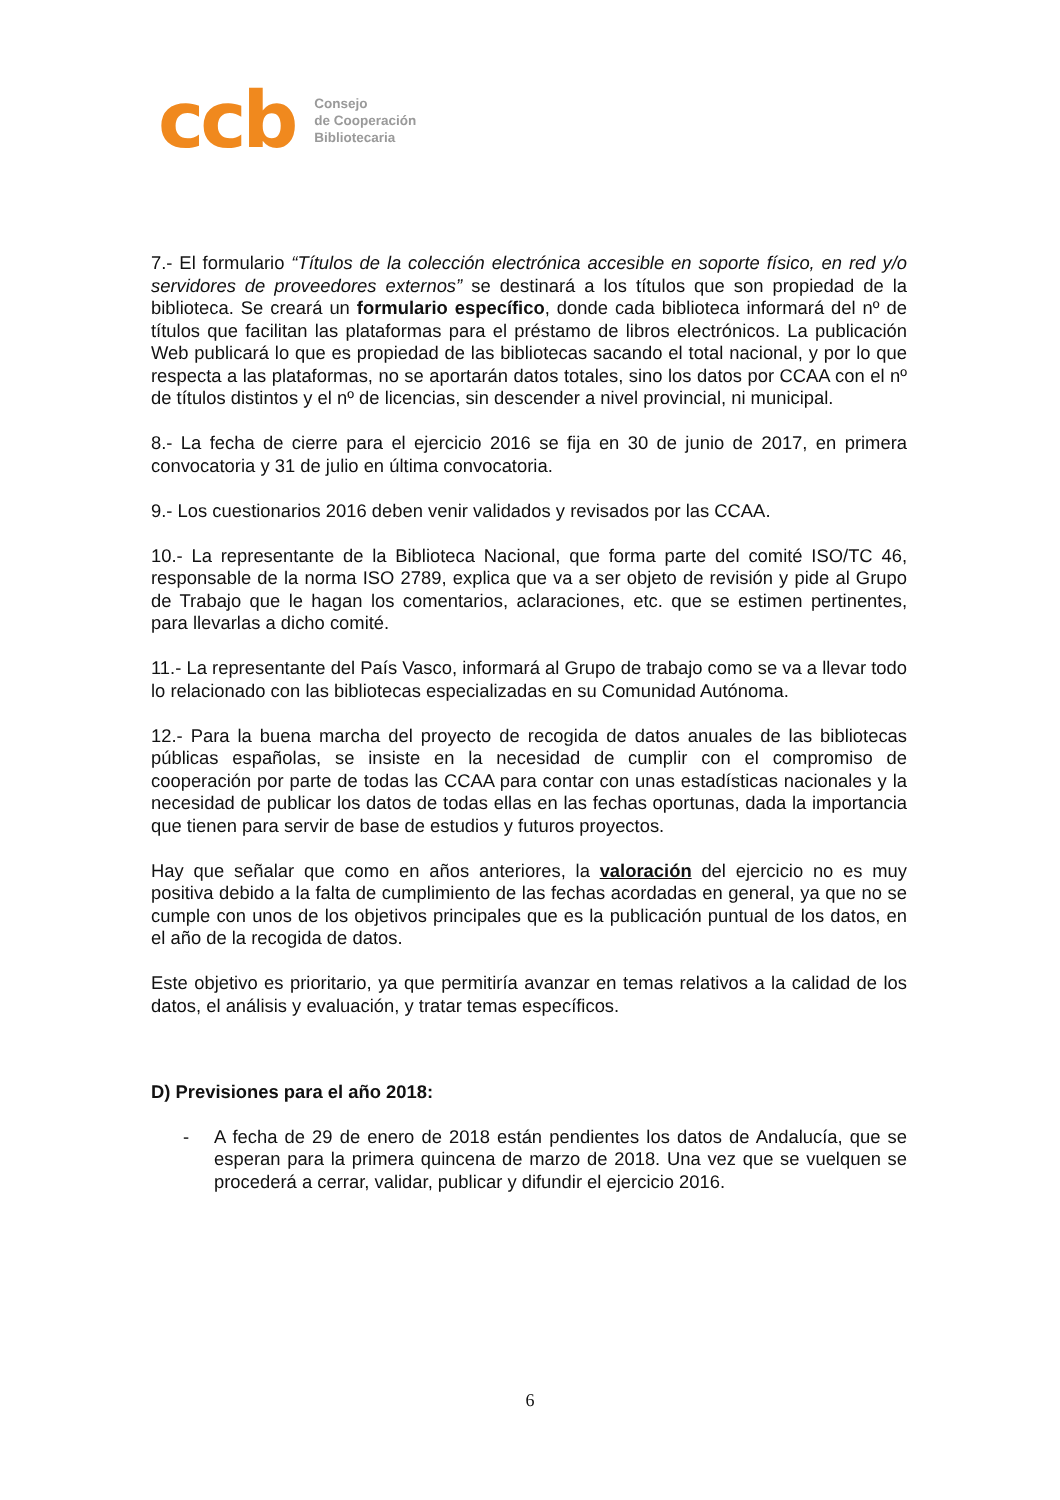ccb
Consejo
de Cooperación
Bibliotecaria
7.- El formulario “Títulos de la colección electrónica accesible en soporte físico, en red y/o servidores de proveedores externos” se destinará a los títulos que son propiedad de la biblioteca. Se creará un formulario específico, donde cada biblioteca informará del nº de títulos que facilitan las plataformas para el préstamo de libros electrónicos. La publicación Web publicará lo que es propiedad de las bibliotecas sacando el total nacional, y por lo que respecta a las plataformas, no se aportarán datos totales, sino los datos por CCAA con el nº de títulos distintos y el nº de licencias, sin descender a nivel provincial, ni municipal.
8.- La fecha de cierre para el ejercicio 2016 se fija en 30 de junio de 2017, en primera convocatoria y 31 de julio en última convocatoria.
9.- Los cuestionarios 2016 deben venir validados y revisados por las CCAA.
10.- La representante de la Biblioteca Nacional, que forma parte del comité ISO/TC 46, responsable de la norma ISO 2789, explica que va a ser objeto de revisión y pide al Grupo de Trabajo que le hagan los comentarios, aclaraciones, etc. que se estimen pertinentes, para llevarlas a dicho comité.
11.- La representante del País Vasco, informará al Grupo de trabajo como se va a llevar todo lo relacionado con las bibliotecas especializadas en su Comunidad Autónoma.
12.- Para la buena marcha del proyecto de recogida de datos anuales de las bibliotecas públicas españolas, se insiste en la necesidad de cumplir con el compromiso de cooperación por parte de todas las CCAA para contar con unas estadísticas nacionales y la necesidad de publicar los datos de todas ellas en las fechas oportunas, dada la importancia que tienen para servir de base de estudios y futuros proyectos.
Hay que señalar que como en años anteriores, la valoración del ejercicio no es muy positiva debido a la falta de cumplimiento de las fechas acordadas en general, ya que no se cumple con unos de los objetivos principales que es la publicación puntual de los datos, en el año de la recogida de datos.
Este objetivo es prioritario, ya que permitiría avanzar en temas relativos a la calidad de los datos, el análisis y evaluación, y tratar temas específicos.
D) Previsiones para el año 2018:
- A fecha de 29 de enero de 2018 están pendientes los datos de Andalucía, que se esperan para la primera quincena de marzo de 2018. Una vez que se vuelquen se procederá a cerrar, validar, publicar y difundir el ejercicio 2016.
6